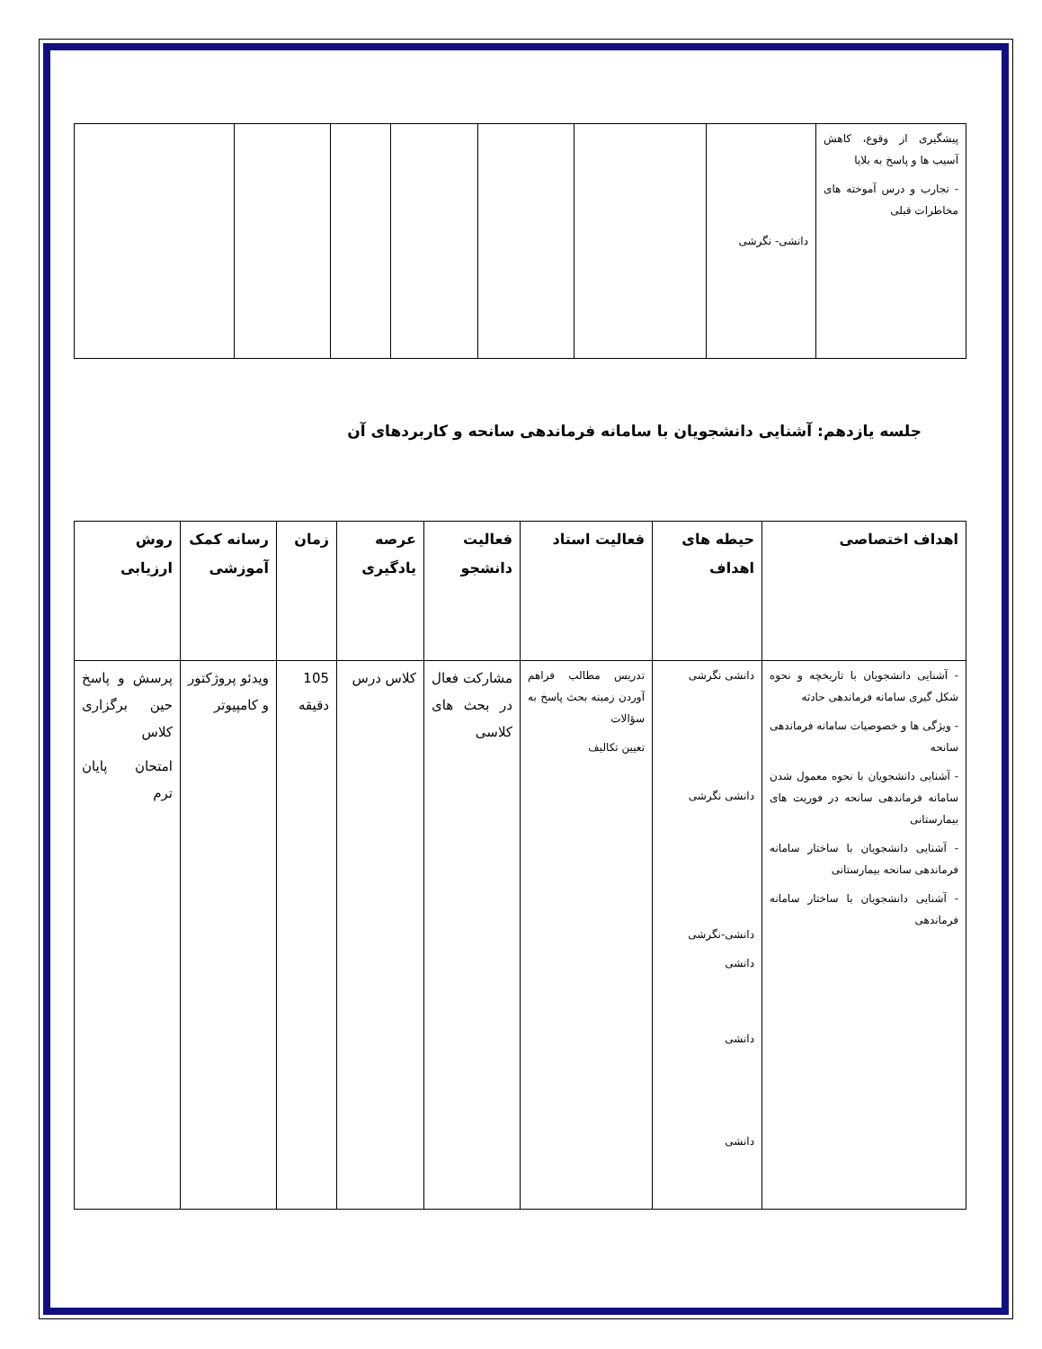| پیشگیری از وقوع، کاهش آسیب ها و پاسخ به بلایا - تجارب و درس آموخته های مخاطرات قبلی | دانشی- نگرشی | | | | | | |
جلسه یازدهم: آشنایی دانشجویان با سامانه فرماندهی سانحه و کاربردهای آن
| اهداف اختصاصی | حیطه های اهداف | فعالیت استاد | فعالیت دانشجو | عرصه یادگیری | زمان | رسانه کمک آموزشی | روش ارزیابی |
| --- | --- | --- | --- | --- | --- | --- | --- |
| - آشنایی دانشجویان با تاریخچه و نحوه شکل گیری سامانه فرماندهی حادثه - ویژگی ها و خصوصیات سامانه فرماندهی سانحه - آشنایی دانشجویان با نحوه معمول شدن سامانه فرماندهی سانحه در فوریت های بیمارستانی - آشنایی دانشجویان با ساختار سامانه فرماندهی سانحه بیمارستانی - آشنایی دانشجویان با ساختار سامانه فرماندهی | دانشی نگرشی دانشی نگرشی دانشی-نگرشی دانشی دانشی دانشی | تدریس مطالب فراهم آوردن زمینه بحث پاسخ به سؤالات تعیین تکالیف | مشارکت فعال در بحث های کلاسی | کلاس درس | 105 دقیقه | ویدئو پروژکتور و کامپیوتر | پرسش و پاسخ حین برگزاری کلاس امتحان پایان ترم |